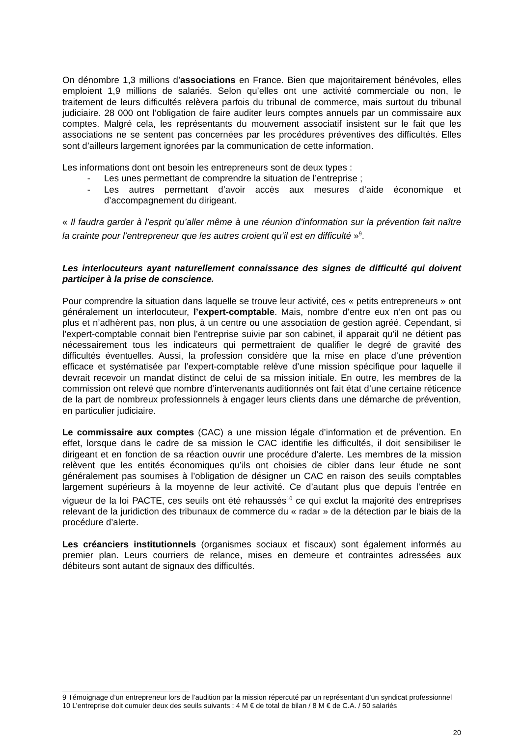On dénombre 1,3 millions d’associations en France. Bien que majoritairement bénévoles, elles emploient 1,9 millions de salariés. Selon qu’elles ont une activité commerciale ou non, le traitement de leurs difficultés relèvera parfois du tribunal de commerce, mais surtout du tribunal judiciaire. 28 000 ont l’obligation de faire auditer leurs comptes annuels par un commissaire aux comptes. Malgré cela, les représentants du mouvement associatif insistent sur le fait que les associations ne se sentent pas concernées par les procédures préventives des difficultés. Elles sont d’ailleurs largement ignorées par la communication de cette information.
Les informations dont ont besoin les entrepreneurs sont de deux types :
- Les unes permettant de comprendre la situation de l’entreprise ;
- Les autres permettant d’avoir accès aux mesures d’aide économique et d’accompagnement du dirigeant.
« Il faudra garder à l’esprit qu’aller même à une réunion d’information sur la prévention fait naître la crainte pour l’entrepreneur que les autres croient qu’il est en difficulté »<sup>9</sup>.
Les interlocuteurs ayant naturellement connaissance des signes de difficulté qui doivent participer à la prise de conscience.
Pour comprendre la situation dans laquelle se trouve leur activité, ces « petits entrepreneurs » ont généralement un interlocuteur, l’expert-comptable. Mais, nombre d’entre eux n’en ont pas ou plus et n’adhèrent pas, non plus, à un centre ou une association de gestion agréé. Cependant, si l’expert-comptable connait bien l’entreprise suivie par son cabinet, il apparait qu’il ne détient pas nécessairement tous les indicateurs qui permettraient de qualifier le degré de gravité des difficultés éventuelles. Aussi, la profession considère que la mise en place d’une prévention efficace et systématisée par l’expert-comptable relève d’une mission spécifique pour laquelle il devrait recevoir un mandat distinct de celui de sa mission initiale. En outre, les membres de la commission ont relevé que nombre d’intervenants auditionnés ont fait état d’une certaine réticence de la part de nombreux professionnels à engager leurs clients dans une démarche de prévention, en particulier judiciaire.
Le commissaire aux comptes (CAC) a une mission légale d’information et de prévention. En effet, lorsque dans le cadre de sa mission le CAC identifie les difficultés, il doit sensibiliser le dirigeant et en fonction de sa réaction ouvrir une procédure d’alerte. Les membres de la mission relèvent que les entités économiques qu’ils ont choisies de cibler dans leur étude ne sont généralement pas soumises à l’obligation de désigner un CAC en raison des seuils comptables largement supérieurs à la moyenne de leur activité. Ce d’autant plus que depuis l’entrée en vigueur de la loi PACTE, ces seuils ont été rehaussés<sup>10</sup> ce qui exclut la majorité des entreprises relevant de la juridiction des tribunaux de commerce du « radar » de la détection par le biais de la procédure d’alerte.
Les créanciers institutionnels (organismes sociaux et fiscaux) sont également informés au premier plan. Leurs courriers de relance, mises en demeure et contraintes adressées aux débiteurs sont autant de signaux des difficultés.
9 Témoignage d’un entrepreneur lors de l’audition par la mission répercuté par un représentant d’un syndicat professionnel
10 L’entreprise doit cumuler deux des seuils suivants : 4 M € de total de bilan / 8 M € de C.A. / 50 salariés
20